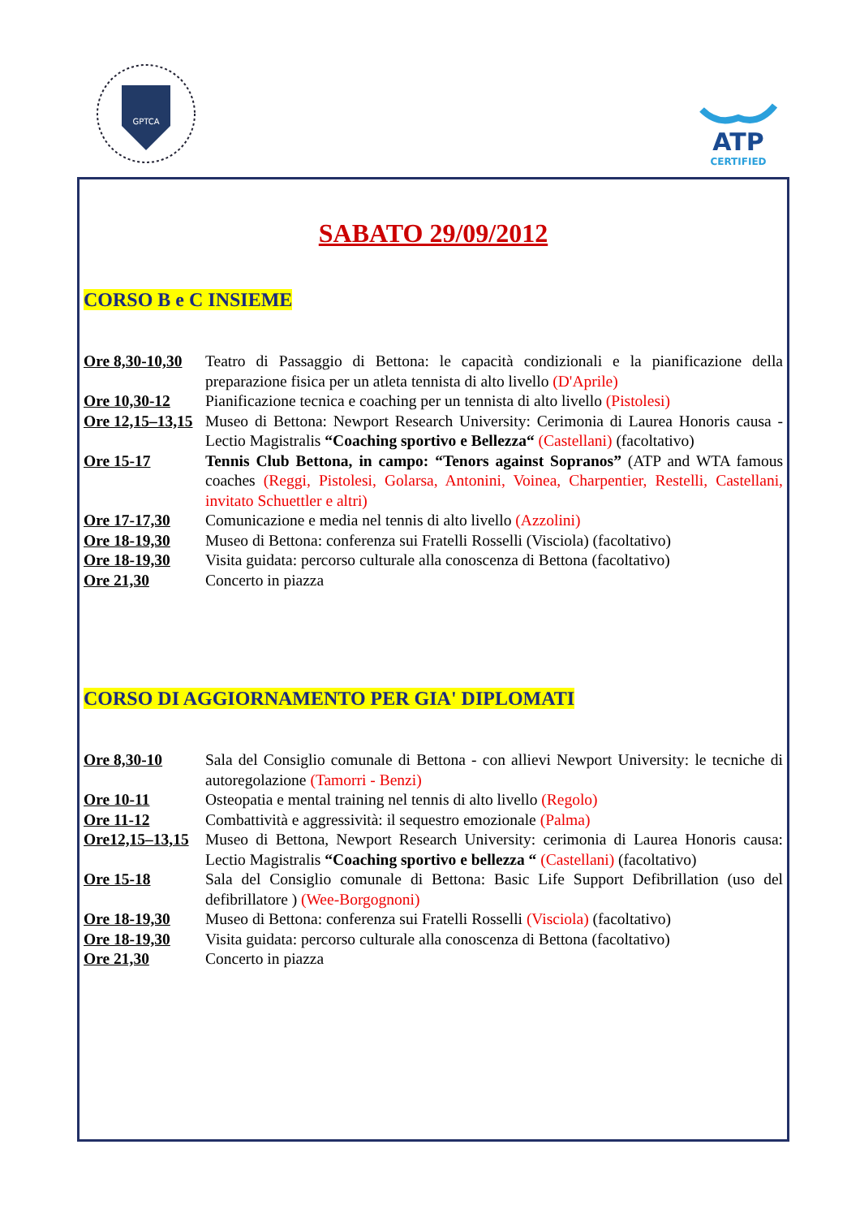GPTCA
ATP
CERTIFIED
SABATO 29/09/2012
CORSO B e C INSIEME
Ore 8,30-10,30
Teatro di Passaggio di Bettona: le capacità condizionali e la pianificazione della preparazione fisica per un atleta tennista di alto livello (D'Aprile)
Ore 10,30-12 Pianificazione tecnica e coaching per un tennista di alto livello (Pistolesi)
Ore 12,15–13,15
Museo di Bettona: Newport Research University: Cerimonia di Laurea Honoris causa - Lectio Magistralis “Coaching sportivo e Bellezza“ (Castellani) (facoltativo)
Ore 15-17 Tennis Club Bettona, in campo: “Tenors against Sopranos” (ATP and WTA famous coaches (Reggi, Pistolesi, Golarsa, Antonini, Voinea, Charpentier, Restelli, Castellani, invitato Schuettler e altri)
Ore 17-17,30 Comunicazione e media nel tennis di alto livello (Azzolini)
Ore 18-19,30 Museo di Bettona: conferenza sui Fratelli Rosselli (Visciola) (facoltativo)
Ore 18-19,30 Visita guidata: percorso culturale alla conoscenza di Bettona (facoltativo)
Ore 21,30 Concerto in piazza
CORSO DI AGGIORNAMENTO PER GIA' DIPLOMATI
Ore 8,30-10 Sala del Consiglio comunale di Bettona - con allievi Newport University: le tecniche di autoregolazione (Tamorri - Benzi)
Ore 10-11 Osteopatia e mental training nel tennis di alto livello (Regolo)
Ore 11-12 Combattività e aggressività: il sequestro emozionale (Palma)
Ore12,15–13,15
Museo di Bettona, Newport Research University: cerimonia di Laurea Honoris causa: Lectio Magistralis “Coaching sportivo e bellezza “ (Castellani) (facoltativo)
Ore 15-18 Sala del Consiglio comunale di Bettona: Basic Life Support Defibrillation (uso del defibrillatore ) (Wee-Borgognoni)
Ore 18-19,30 Museo di Bettona: conferenza sui Fratelli Rosselli (Visciola) (facoltativo)
Ore 18-19,30 Visita guidata: percorso culturale alla conoscenza di Bettona (facoltativo)
Ore 21,30 Concerto in piazza